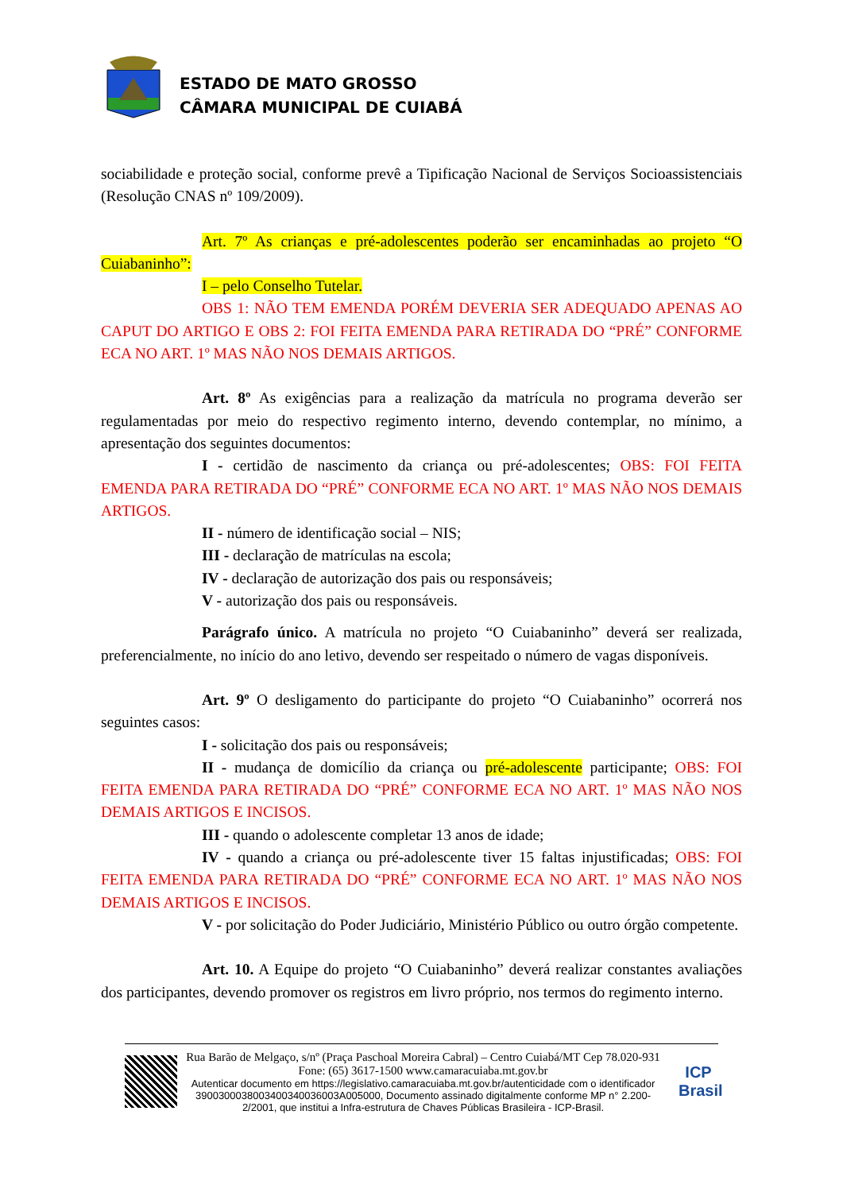ESTADO DE MATO GROSSO
CÂMARA MUNICIPAL DE CUIABÁ
sociabilidade e proteção social, conforme prevê a Tipificação Nacional de Serviços Socioassistenciais (Resolução CNAS nº 109/2009).
Art. 7º As crianças e pré-adolescentes poderão ser encaminhadas ao projeto “O Cuiabaninho”:
I – pelo Conselho Tutelar.
OBS 1: NÃO TEM EMENDA PORÉM DEVERIA SER ADEQUADO APENAS AO CAPUT DO ARTIGO E OBS 2: FOI FEITA EMENDA PARA RETIRADA DO “PRÉ” CONFORME ECA NO ART. 1º MAS NÃO NOS DEMAIS ARTIGOS.
Art. 8º As exigências para a realização da matrícula no programa deverão ser regulamentadas por meio do respectivo regimento interno, devendo contemplar, no mínimo, a apresentação dos seguintes documentos:
I - certidão de nascimento da criança ou pré-adolescentes; OBS: FOI FEITA EMENDA PARA RETIRADA DO “PRÉ” CONFORME ECA NO ART. 1º MAS NÃO NOS DEMAIS ARTIGOS.
II - número de identificação social – NIS;
III - declaração de matrículas na escola;
IV - declaração de autorização dos pais ou responsáveis;
V - autorização dos pais ou responsáveis.
Parágrafo único. A matrícula no projeto “O Cuiabaninho” deverá ser realizada, preferencialmente, no início do ano letivo, devendo ser respeitado o número de vagas disponíveis.
Art. 9º O desligamento do participante do projeto “O Cuiabaninho” ocorrerá nos seguintes casos:
I - solicitação dos pais ou responsáveis;
II - mudança de domicílio da criança ou pré-adolescente participante; OBS: FOI FEITA EMENDA PARA RETIRADA DO “PRÉ” CONFORME ECA NO ART. 1º MAS NÃO NOS DEMAIS ARTIGOS E INCISOS.
III - quando o adolescente completar 13 anos de idade;
IV - quando a criança ou pré-adolescente tiver 15 faltas injustificadas; OBS: FOI FEITA EMENDA PARA RETIRADA DO “PRÉ” CONFORME ECA NO ART. 1º MAS NÃO NOS DEMAIS ARTIGOS E INCISOS.
V - por solicitação do Poder Judiciário, Ministério Público ou outro órgão competente.
Art. 10. A Equipe do projeto “O Cuiabaninho” deverá realizar constantes avaliações dos participantes, devendo promover os registros em livro próprio, nos termos do regimento interno.
Rua Barão de Melgaço, s/nº (Praça Paschoal Moreira Cabral) – Centro Cuiabá/MT Cep 78.020-931 Fone: (65) 3617-1500 www.camaracuiaba.mt.gov.br
Autenticar documento em https://legislativo.camaracuiaba.mt.gov.br/autenticidade com o identificador 3900300038003400340036003A005000, Documento assinado digitalmente conforme MP n° 2.200-2/2001, que institui a Infra-estrutura de Chaves Públicas Brasileira - ICP-Brasil.
ICP Brasil